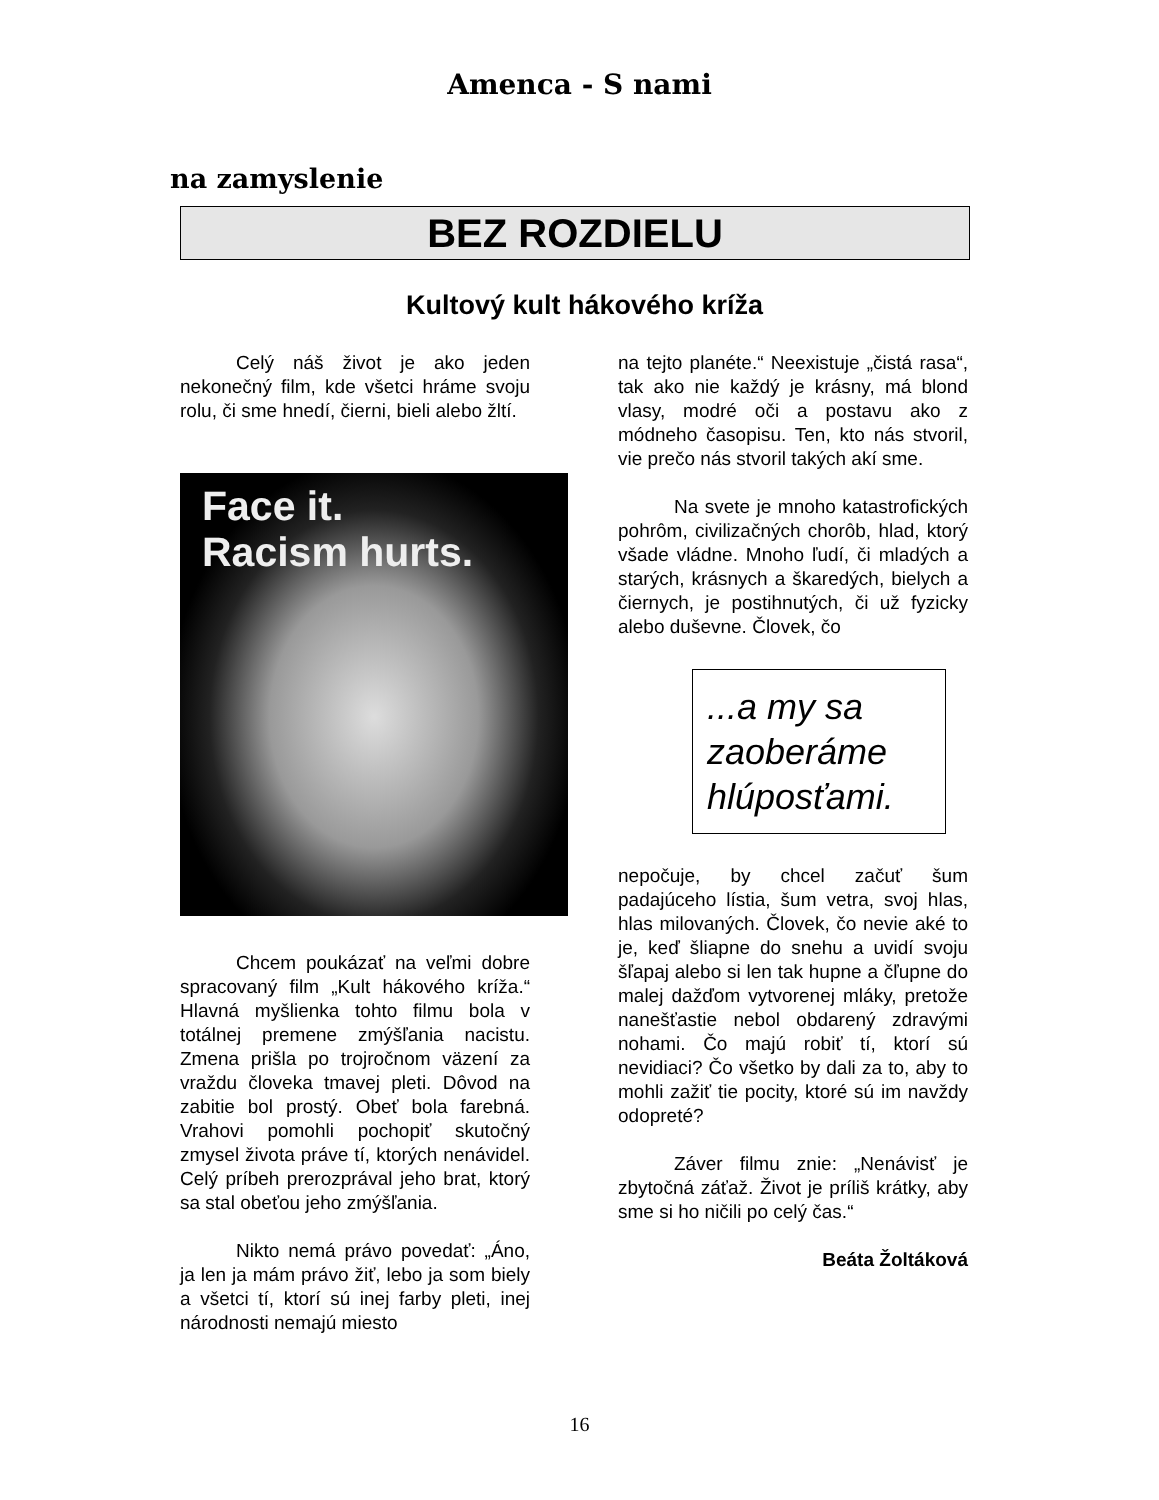Amenca - S nami
na zamyslenie
BEZ ROZDIELU
Kultový kult hákového kríža
Celý náš život je ako jeden nekonečný film, kde všetci hráme svoju rolu, či sme hnedí, čierni, bieli alebo žltí.
Face it.
Racism hurts.
Chcem poukázať na veľmi dobre spracovaný film „Kult hákového kríža.“ Hlavná myšlienka tohto filmu bola v totálnej premene zmýšľania nacistu. Zmena prišla po trojročnom väzení za vraždu človeka tmavej pleti. Dôvod na zabitie bol prostý. Obeť bola farebná. Vrahovi pomohli pochopiť skutočný zmysel života práve tí, ktorých nenávidel. Celý príbeh prerozprával jeho brat, ktorý sa stal obeťou jeho zmýšľania.
Nikto nemá právo povedať: „Áno, ja len ja mám právo žiť, lebo ja som biely a všetci tí, ktorí sú inej farby pleti, inej národnosti nemajú miesto
na tejto planéte.“ Neexistuje „čistá rasa“, tak ako nie každý je krásny, má blond vlasy, modré oči a postavu ako z módneho časopisu. Ten, kto nás stvoril, vie prečo nás stvoril takých akí sme.
Na svete je mnoho katastrofických pohrôm, civilizačných chorôb, hlad, ktorý všade vládne. Mnoho ľudí, či mladých a starých, krásnych a škaredých, bielych a čiernych, je postihnutých, či už fyzicky alebo duševne. Človek, čo
...a my sa zaoberáme hlúposťami.
nepočuje, by chcel začuť šum padajúceho lístia, šum vetra, svoj hlas, hlas milovaných. Človek, čo nevie aké to je, keď šliapne do snehu a uvidí svoju šľapaj alebo si len tak hupne a čľupne do malej dažďom vytvorenej mláky, pretože nanešťastie nebol obdarený zdravými nohami. Čo majú robiť tí, ktorí sú nevidiaci? Čo všetko by dali za to, aby to mohli zažiť tie pocity, ktoré sú im navždy odopreté?
Záver filmu znie: „Nenávisť je zbytočná záťaž. Život je príliš krátky, aby sme si ho ničili po celý čas.“
Beáta Žoltáková
16